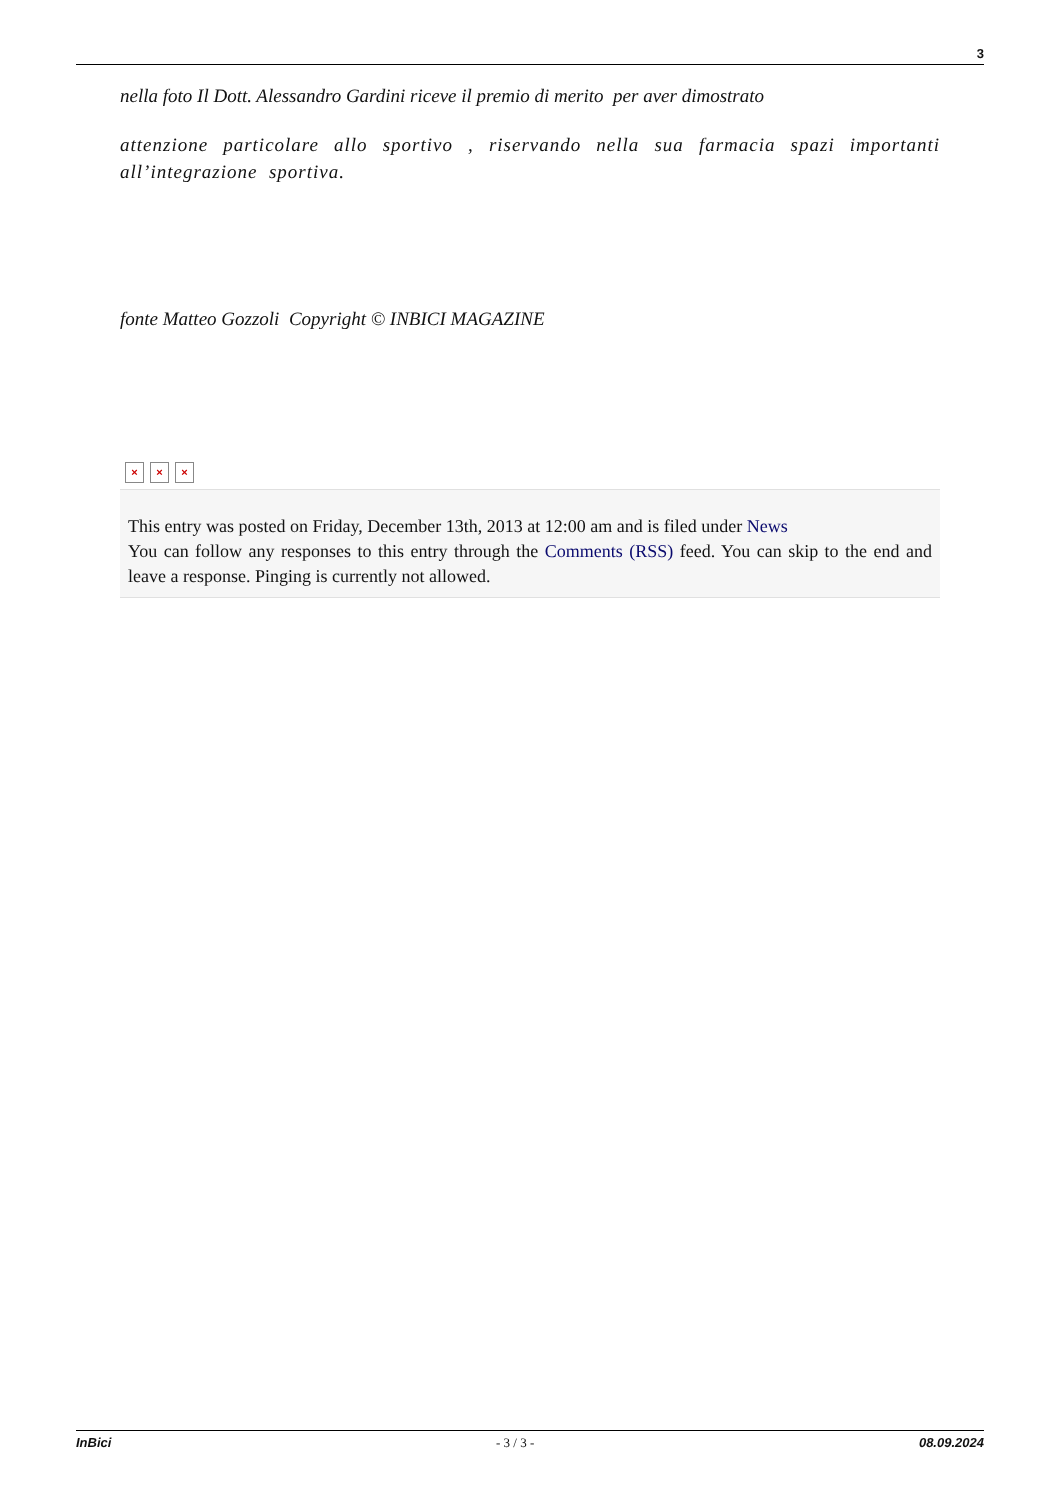3
nella foto Il Dott. Alessandro Gardini riceve il premio di merito per aver dimostrato
attenzione particolare allo sportivo , riservando nella sua farmacia spazi importanti all’integrazione sportiva.
fonte Matteo Gozzoli Copyright © INBICI MAGAZINE
× × ×
This entry was posted on Friday, December 13th, 2013 at 12:00 am and is filed under News
You can follow any responses to this entry through the Comments (RSS) feed. You can skip to the end and leave a response. Pinging is currently not allowed.
InBici - 3 / 3 - 08.09.2024